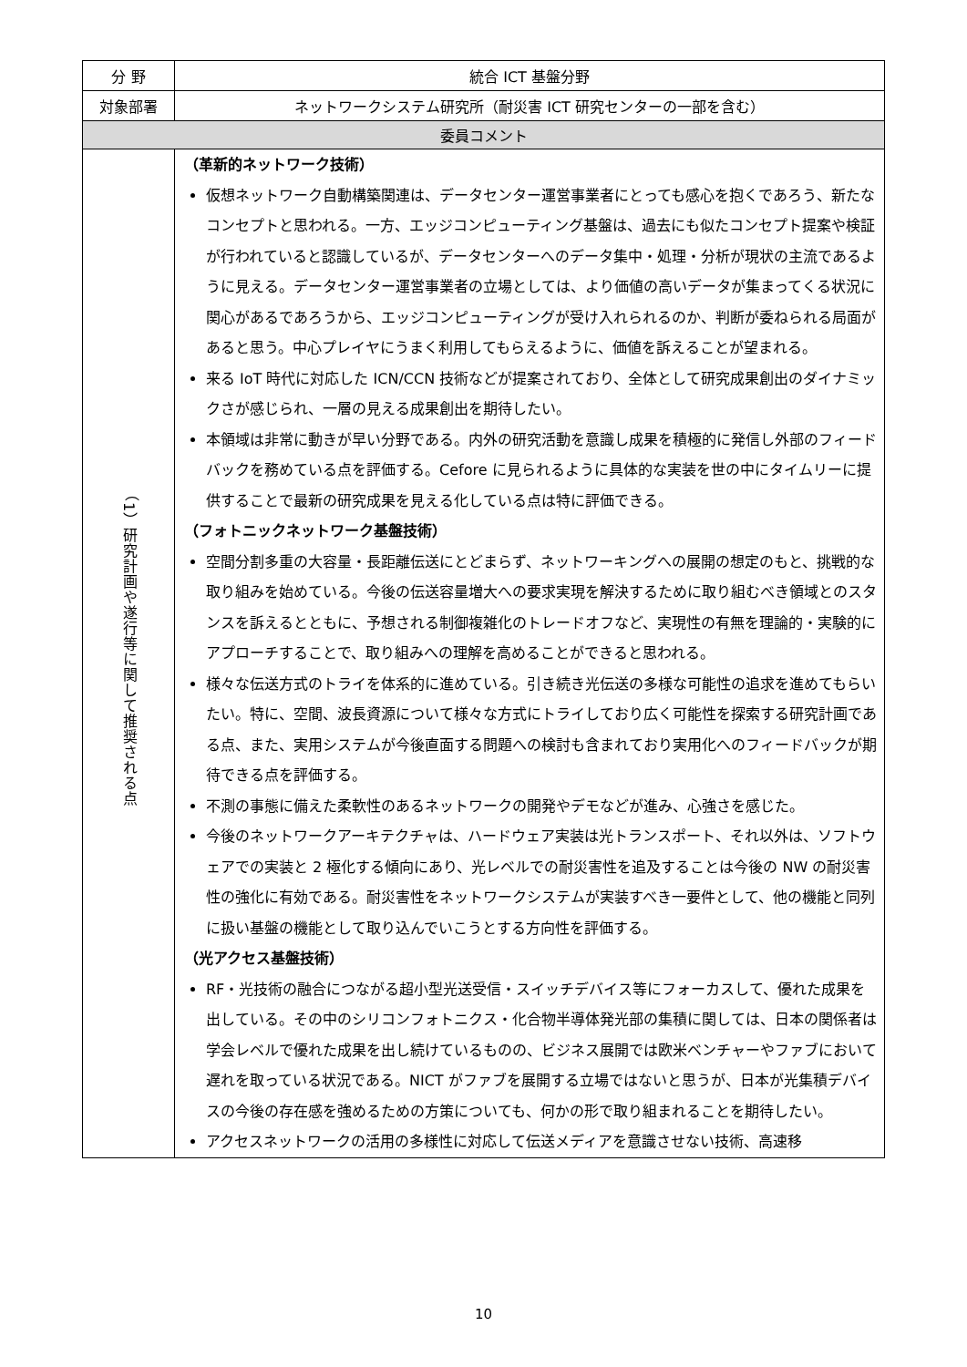| 分 野 | 統合 ICT 基盤分野 |
| 対象部署 | ネットワークシステム研究所（耐災害 ICT 研究センターの一部を含む） |
| 委員コメント | |
| （1）研究計画や遂行等に関して推奨される点 | （革新的ネットワーク技術） 仮想ネットワーク自動構築関連は、データセンター運営事業者にとっても感心を抱くであろう、新たなコンセプトと思われる。一方、エッジコンピューティング基盤は、過去にも似たコンセプト提案や検証が行われていると認識しているが、データセンターへのデータ集中・処理・分析が現状の主流であるように見える。データセンター運営事業者の立場としては、より価値の高いデータが集まってくる状況に関心があるであろうから、エッジコンピューティングが受け入れられるのか、判断が委ねられる局面があると思う。中心プレイヤにうまく利用してもらえるように、価値を訴えることが望まれる。 来る IoT 時代に対応した ICN/CCN 技術などが提案されており、全体として研究成果創出のダイナミックさが感じられ、一層の見える成果創出を期待したい。 本領域は非常に動きが早い分野である。内外の研究活動を意識し成果を積極的に発信し外部のフィードバックを務めている点を評価する。Cefore に見られるように具体的な実装を世の中にタイムリーに提供することで最新の研究成果を見える化している点は特に評価できる。 （フォトニックネットワーク基盤技術） 空間分割多重の大容量・長距離伝送にとどまらず、ネットワーキングへの展開の想定のもと、挑戦的な取り組みを始めている。今後の伝送容量増大への要求実現を解決するために取り組むべき領域とのスタンスを訴えるとともに、予想される制御複雑化のトレードオフなど、実現性の有無を理論的・実験的にアプローチすることで、取り組みへの理解を高めることができると思われる。 様々な伝送方式のトライを体系的に進めている。引き続き光伝送の多様な可能性の追求を進めてもらいたい。特に、空間、波長資源について様々な方式にトライしており広く可能性を探索する研究計画である点、また、実用システムが今後直面する問題への検討も含まれており実用化へのフィードバックが期待できる点を評価する。 不測の事態に備えた柔軟性のあるネットワークの開発やデモなどが進み、心強さを感じた。 今後のネットワークアーキテクチャは、ハードウェア実装は光トランスポート、それ以外は、ソフトウェアでの実装と 2 極化する傾向にあり、光レベルでの耐災害性を追及することは今後の NW の耐災害性の強化に有効である。耐災害性をネットワークシステムが実装すべき一要件として、他の機能と同列に扱い基盤の機能として取り込んでいこうとする方向性を評価する。 （光アクセス基盤技術） RF・光技術の融合につながる超小型光送受信・スイッチデバイス等にフォーカスして、優れた成果を出している。その中のシリコンフォトニクス・化合物半導体発光部の集積に関しては、日本の関係者は学会レベルで優れた成果を出し続けているものの、ビジネス展開では欧米ベンチャーやファブにおいて遅れを取っている状況である。NICT がファブを展開する立場ではないと思うが、日本が光集積デバイスの今後の存在感を強めるための方策についても、何かの形で取り組まれることを期待したい。 アクセスネットワークの活用の多様性に対応して伝送メディアを意識させない技術、高速移 |
10